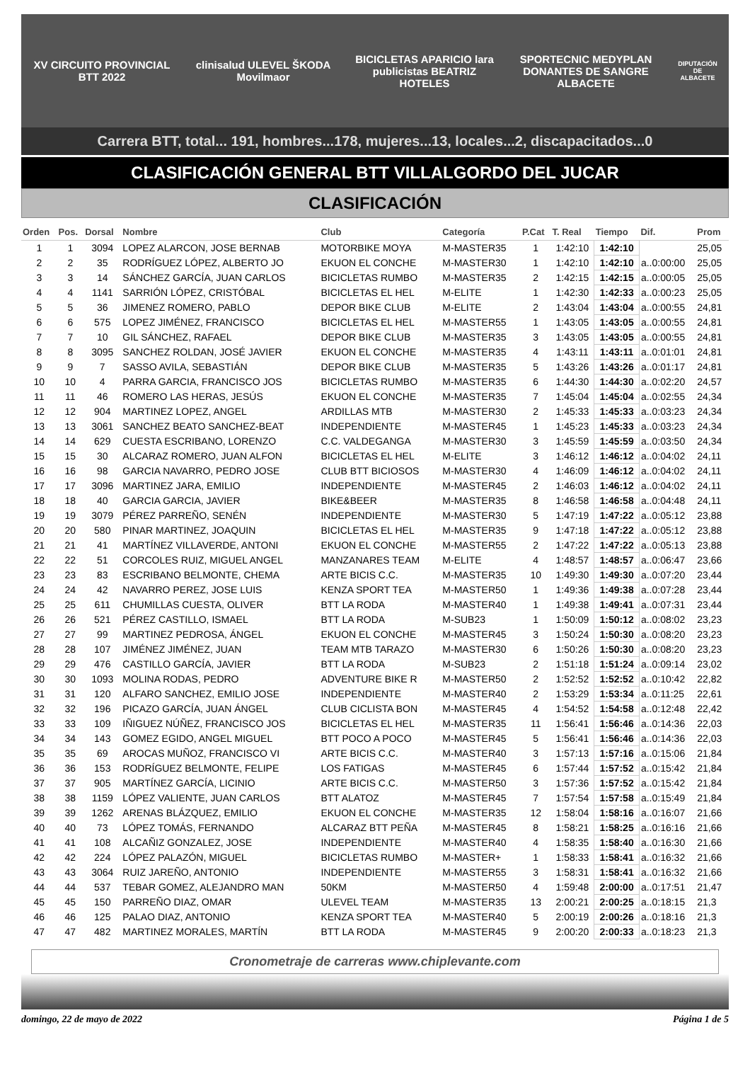XV CIRCUITO PROVINCIAL BTT 2022
clinisalud ULEVEL ŠKODA Movilmaor
BICICLETAS APARICIO lara publicistas BEATRIZ HOTELES
SPORTECNIC MEDYPLAN DONANTES DE SANGRE ALBACETE
DIPUTACIÓN DE ALBACETE
Carrera BTT, total... 191, hombres...178, mujeres...13, locales...2, discapacitados...0
CLASIFICACIÓN GENERAL BTT VILLALGORDO DEL JUCAR
CLASIFICACIÓN
| Orden | Pos. | Dorsal | Nombre | Club | Categoría | P.Cat | T. Real | Tiempo | Dif. | Prom |
| --- | --- | --- | --- | --- | --- | --- | --- | --- | --- | --- |
| 1 | 1 | 3094 | LOPEZ ALARCON, JOSE BERNAB | MOTORBIKE MOYA | M-MASTER35 | 1 | 1:42:10 | 1:42:10 | | 25,05 |
| 2 | 2 | 35 | RODRÍGUEZ LÓPEZ, ALBERTO JO | EKUON EL CONCHE | M-MASTER30 | 1 | 1:42:10 | 1:42:10 | a..0:00:00 | 25,05 |
| 3 | 3 | 14 | SÁNCHEZ GARCÍA, JUAN CARLOS | BICICLETAS RUMBO | M-MASTER35 | 2 | 1:42:15 | 1:42:15 | a..0:00:05 | 25,05 |
| 4 | 4 | 1141 | SARRIÓN LÓPEZ, CRISTÓBAL | BICICLETAS EL HEL | M-ELITE | 1 | 1:42:30 | 1:42:33 | a..0:00:23 | 25,05 |
| 5 | 5 | 36 | JIMENEZ ROMERO, PABLO | DEPOR BIKE CLUB | M-ELITE | 2 | 1:43:04 | 1:43:04 | a..0:00:55 | 24,81 |
| 6 | 6 | 575 | LOPEZ JIMÉNEZ, FRANCISCO | BICICLETAS EL HEL | M-MASTER55 | 1 | 1:43:05 | 1:43:05 | a..0:00:55 | 24,81 |
| 7 | 7 | 10 | GIL SÁNCHEZ, RAFAEL | DEPOR BIKE CLUB | M-MASTER35 | 3 | 1:43:05 | 1:43:05 | a..0:00:55 | 24,81 |
| 8 | 8 | 3095 | SANCHEZ ROLDAN, JOSÉ JAVIER | EKUON EL CONCHE | M-MASTER35 | 4 | 1:43:11 | 1:43:11 | a..0:01:01 | 24,81 |
| 9 | 9 | 7 | SASSO AVILA, SEBASTIÁN | DEPOR BIKE CLUB | M-MASTER35 | 5 | 1:43:26 | 1:43:26 | a..0:01:17 | 24,81 |
| 10 | 10 | 4 | PARRA GARCIA, FRANCISCO JOS | BICICLETAS RUMBO | M-MASTER35 | 6 | 1:44:30 | 1:44:30 | a..0:02:20 | 24,57 |
| 11 | 11 | 46 | ROMERO LAS HERAS, JESÚS | EKUON EL CONCHE | M-MASTER35 | 7 | 1:45:04 | 1:45:04 | a..0:02:55 | 24,34 |
| 12 | 12 | 904 | MARTINEZ LOPEZ, ANGEL | ARDILLAS MTB | M-MASTER30 | 2 | 1:45:33 | 1:45:33 | a..0:03:23 | 24,34 |
| 13 | 13 | 3061 | SANCHEZ BEATO SANCHEZ-BEAT | INDEPENDIENTE | M-MASTER45 | 1 | 1:45:23 | 1:45:33 | a..0:03:23 | 24,34 |
| 14 | 14 | 629 | CUESTA ESCRIBANO, LORENZO | C.C. VALDEGANGA | M-MASTER30 | 3 | 1:45:59 | 1:45:59 | a..0:03:50 | 24,34 |
| 15 | 15 | 30 | ALCARAZ ROMERO, JUAN ALFON | BICICLETAS EL HEL | M-ELITE | 3 | 1:46:12 | 1:46:12 | a..0:04:02 | 24,11 |
| 16 | 16 | 98 | GARCIA NAVARRO, PEDRO JOSE | CLUB BTT BICIOSOS | M-MASTER30 | 4 | 1:46:09 | 1:46:12 | a..0:04:02 | 24,11 |
| 17 | 17 | 3096 | MARTINEZ JARA, EMILIO | INDEPENDIENTE | M-MASTER45 | 2 | 1:46:03 | 1:46:12 | a..0:04:02 | 24,11 |
| 18 | 18 | 40 | GARCIA GARCIA, JAVIER | BIKE&BEER | M-MASTER35 | 8 | 1:46:58 | 1:46:58 | a..0:04:48 | 24,11 |
| 19 | 19 | 3079 | PÉREZ PARREÑO, SENÉN | INDEPENDIENTE | M-MASTER30 | 5 | 1:47:19 | 1:47:22 | a..0:05:12 | 23,88 |
| 20 | 20 | 580 | PINAR MARTINEZ, JOAQUIN | BICICLETAS EL HEL | M-MASTER35 | 9 | 1:47:18 | 1:47:22 | a..0:05:12 | 23,88 |
| 21 | 21 | 41 | MARTÍNEZ VILLAVERDE, ANTONI | EKUON EL CONCHE | M-MASTER55 | 2 | 1:47:22 | 1:47:22 | a..0:05:13 | 23,88 |
| 22 | 22 | 51 | CORCOLES RUIZ, MIGUEL ANGEL | MANZANARES TEAM | M-ELITE | 4 | 1:48:57 | 1:48:57 | a..0:06:47 | 23,66 |
| 23 | 23 | 83 | ESCRIBANO BELMONTE, CHEMA | ARTE BICIS C.C. | M-MASTER35 | 10 | 1:49:30 | 1:49:30 | a..0:07:20 | 23,44 |
| 24 | 24 | 42 | NAVARRO PEREZ, JOSE LUIS | KENZA SPORT TEA | M-MASTER50 | 1 | 1:49:36 | 1:49:38 | a..0:07:28 | 23,44 |
| 25 | 25 | 611 | CHUMILLAS CUESTA, OLIVER | BTT LA RODA | M-MASTER40 | 1 | 1:49:38 | 1:49:41 | a..0:07:31 | 23,44 |
| 26 | 26 | 521 | PÉREZ CASTILLO, ISMAEL | BTT LA RODA | M-SUB23 | 1 | 1:50:09 | 1:50:12 | a..0:08:02 | 23,23 |
| 27 | 27 | 99 | MARTINEZ PEDROSA, ÁNGEL | EKUON EL CONCHE | M-MASTER45 | 3 | 1:50:24 | 1:50:30 | a..0:08:20 | 23,23 |
| 28 | 28 | 107 | JIMÉNEZ JIMÉNEZ, JUAN | TEAM MTB TARAZO | M-MASTER30 | 6 | 1:50:26 | 1:50:30 | a..0:08:20 | 23,23 |
| 29 | 29 | 476 | CASTILLO GARCÍA, JAVIER | BTT LA RODA | M-SUB23 | 2 | 1:51:18 | 1:51:24 | a..0:09:14 | 23,02 |
| 30 | 30 | 1093 | MOLINA RODAS, PEDRO | ADVENTURE BIKE R | M-MASTER50 | 2 | 1:52:52 | 1:52:52 | a..0:10:42 | 22,82 |
| 31 | 31 | 120 | ALFARO SANCHEZ, EMILIO JOSE | INDEPENDIENTE | M-MASTER40 | 2 | 1:53:29 | 1:53:34 | a..0:11:25 | 22,61 |
| 32 | 32 | 196 | PICAZO GARCÍA, JUAN ÁNGEL | CLUB CICLISTA BON | M-MASTER45 | 4 | 1:54:52 | 1:54:58 | a..0:12:48 | 22,42 |
| 33 | 33 | 109 | IÑIGUEZ NÚÑEZ, FRANCISCO JOS | BICICLETAS EL HEL | M-MASTER35 | 11 | 1:56:41 | 1:56:46 | a..0:14:36 | 22,03 |
| 34 | 34 | 143 | GOMEZ EGIDO, ANGEL MIGUEL | BTT POCO A POCO | M-MASTER45 | 5 | 1:56:41 | 1:56:46 | a..0:14:36 | 22,03 |
| 35 | 35 | 69 | AROCAS MUÑOZ, FRANCISCO VI | ARTE BICIS C.C. | M-MASTER40 | 3 | 1:57:13 | 1:57:16 | a..0:15:06 | 21,84 |
| 36 | 36 | 153 | RODRÍGUEZ BELMONTE, FELIPE | LOS FATIGAS | M-MASTER45 | 6 | 1:57:44 | 1:57:52 | a..0:15:42 | 21,84 |
| 37 | 37 | 905 | MARTÍNEZ GARCÍA, LICINIO | ARTE BICIS C.C. | M-MASTER50 | 3 | 1:57:36 | 1:57:52 | a..0:15:42 | 21,84 |
| 38 | 38 | 1159 | LÓPEZ VALIENTE, JUAN CARLOS | BTT ALATOZ | M-MASTER45 | 7 | 1:57:54 | 1:57:58 | a..0:15:49 | 21,84 |
| 39 | 39 | 1262 | ARENAS BLÁZQUEZ, EMILIO | EKUON EL CONCHE | M-MASTER35 | 12 | 1:58:04 | 1:58:16 | a..0:16:07 | 21,66 |
| 40 | 40 | 73 | LÓPEZ TOMÁS, FERNANDO | ALCARAZ BTT PEÑA | M-MASTER45 | 8 | 1:58:21 | 1:58:25 | a..0:16:16 | 21,66 |
| 41 | 41 | 108 | ALCAÑIZ GONZALEZ, JOSE | INDEPENDIENTE | M-MASTER40 | 4 | 1:58:35 | 1:58:40 | a..0:16:30 | 21,66 |
| 42 | 42 | 224 | LÓPEZ PALAZÓN, MIGUEL | BICICLETAS RUMBO | M-MASTER+ | 1 | 1:58:33 | 1:58:41 | a..0:16:32 | 21,66 |
| 43 | 43 | 3064 | RUIZ JAREÑO, ANTONIO | INDEPENDIENTE | M-MASTER55 | 3 | 1:58:31 | 1:58:41 | a..0:16:32 | 21,66 |
| 44 | 44 | 537 | TEBAR GOMEZ, ALEJANDRO MAN | 50KM | M-MASTER50 | 4 | 1:59:48 | 2:00:00 | a..0:17:51 | 21,47 |
| 45 | 45 | 150 | PARREÑO DIAZ, OMAR | ULEVEL TEAM | M-MASTER35 | 13 | 2:00:21 | 2:00:25 | a..0:18:15 | 21,3 |
| 46 | 46 | 125 | PALAO DIAZ, ANTONIO | KENZA SPORT TEA | M-MASTER40 | 5 | 2:00:19 | 2:00:26 | a..0:18:16 | 21,3 |
| 47 | 47 | 482 | MARTINEZ MORALES, MARTÍN | BTT LA RODA | M-MASTER45 | 9 | 2:00:20 | 2:00:33 | a..0:18:23 | 21,3 |
Cronometraje de carreras www.chiplevante.com
domingo, 22 de mayo de 2022 Página 1 de 5